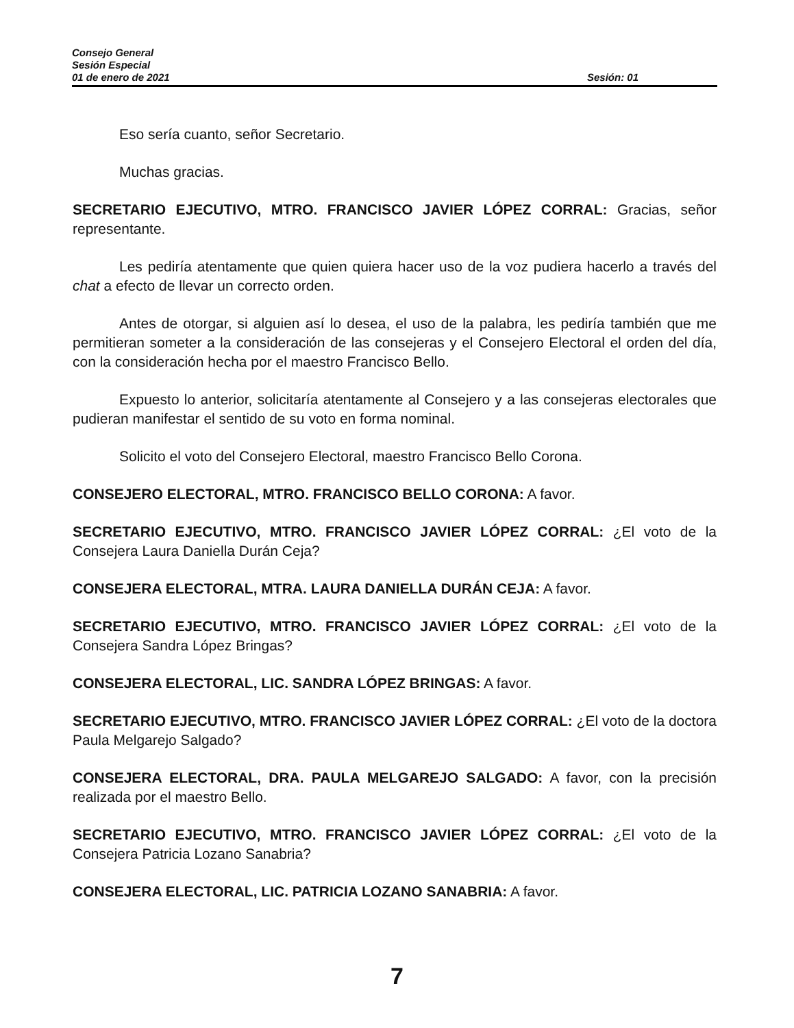Consejo General
Sesión Especial
01 de enero de 2021 Sesión: 01
Eso sería cuanto, señor Secretario.
Muchas gracias.
SECRETARIO EJECUTIVO, MTRO. FRANCISCO JAVIER LÓPEZ CORRAL: Gracias, señor representante.
Les pediría atentamente que quien quiera hacer uso de la voz pudiera hacerlo a través del chat a efecto de llevar un correcto orden.
Antes de otorgar, si alguien así lo desea, el uso de la palabra, les pediría también que me permitieran someter a la consideración de las consejeras y el Consejero Electoral el orden del día, con la consideración hecha por el maestro Francisco Bello.
Expuesto lo anterior, solicitaría atentamente al Consejero y a las consejeras electorales que pudieran manifestar el sentido de su voto en forma nominal.
Solicito el voto del Consejero Electoral, maestro Francisco Bello Corona.
CONSEJERO ELECTORAL, MTRO. FRANCISCO BELLO CORONA: A favor.
SECRETARIO EJECUTIVO, MTRO. FRANCISCO JAVIER LÓPEZ CORRAL: ¿El voto de la Consejera Laura Daniella Durán Ceja?
CONSEJERA ELECTORAL, MTRA. LAURA DANIELLA DURÁN CEJA: A favor.
SECRETARIO EJECUTIVO, MTRO. FRANCISCO JAVIER LÓPEZ CORRAL: ¿El voto de la Consejera Sandra López Bringas?
CONSEJERA ELECTORAL, LIC. SANDRA LÓPEZ BRINGAS: A favor.
SECRETARIO EJECUTIVO, MTRO. FRANCISCO JAVIER LÓPEZ CORRAL: ¿El voto de la doctora Paula Melgarejo Salgado?
CONSEJERA ELECTORAL, DRA. PAULA MELGAREJO SALGADO: A favor, con la precisión realizada por el maestro Bello.
SECRETARIO EJECUTIVO, MTRO. FRANCISCO JAVIER LÓPEZ CORRAL: ¿El voto de la Consejera Patricia Lozano Sanabria?
CONSEJERA ELECTORAL, LIC. PATRICIA LOZANO SANABRIA: A favor.
7